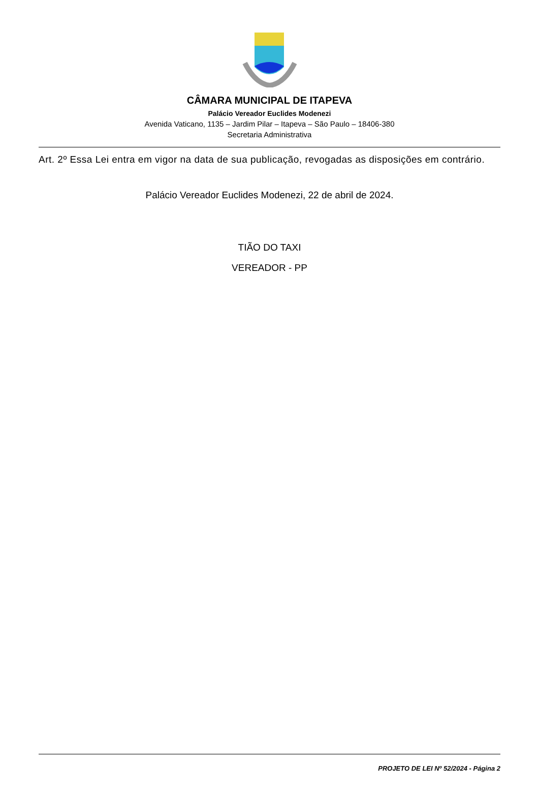CÂMARA MUNICIPAL DE ITAPEVA
Palácio Vereador Euclides Modenezi
Avenida Vaticano, 1135 – Jardim Pilar – Itapeva – São Paulo – 18406-380
Secretaria Administrativa
Art. 2º Essa Lei entra em vigor na data de sua publicação, revogadas as disposições em contrário.
Palácio Vereador Euclides Modenezi, 22 de abril de 2024.
TIÃO DO TAXI
VEREADOR - PP
PROJETO DE LEI Nº 52/2024 - Página 2